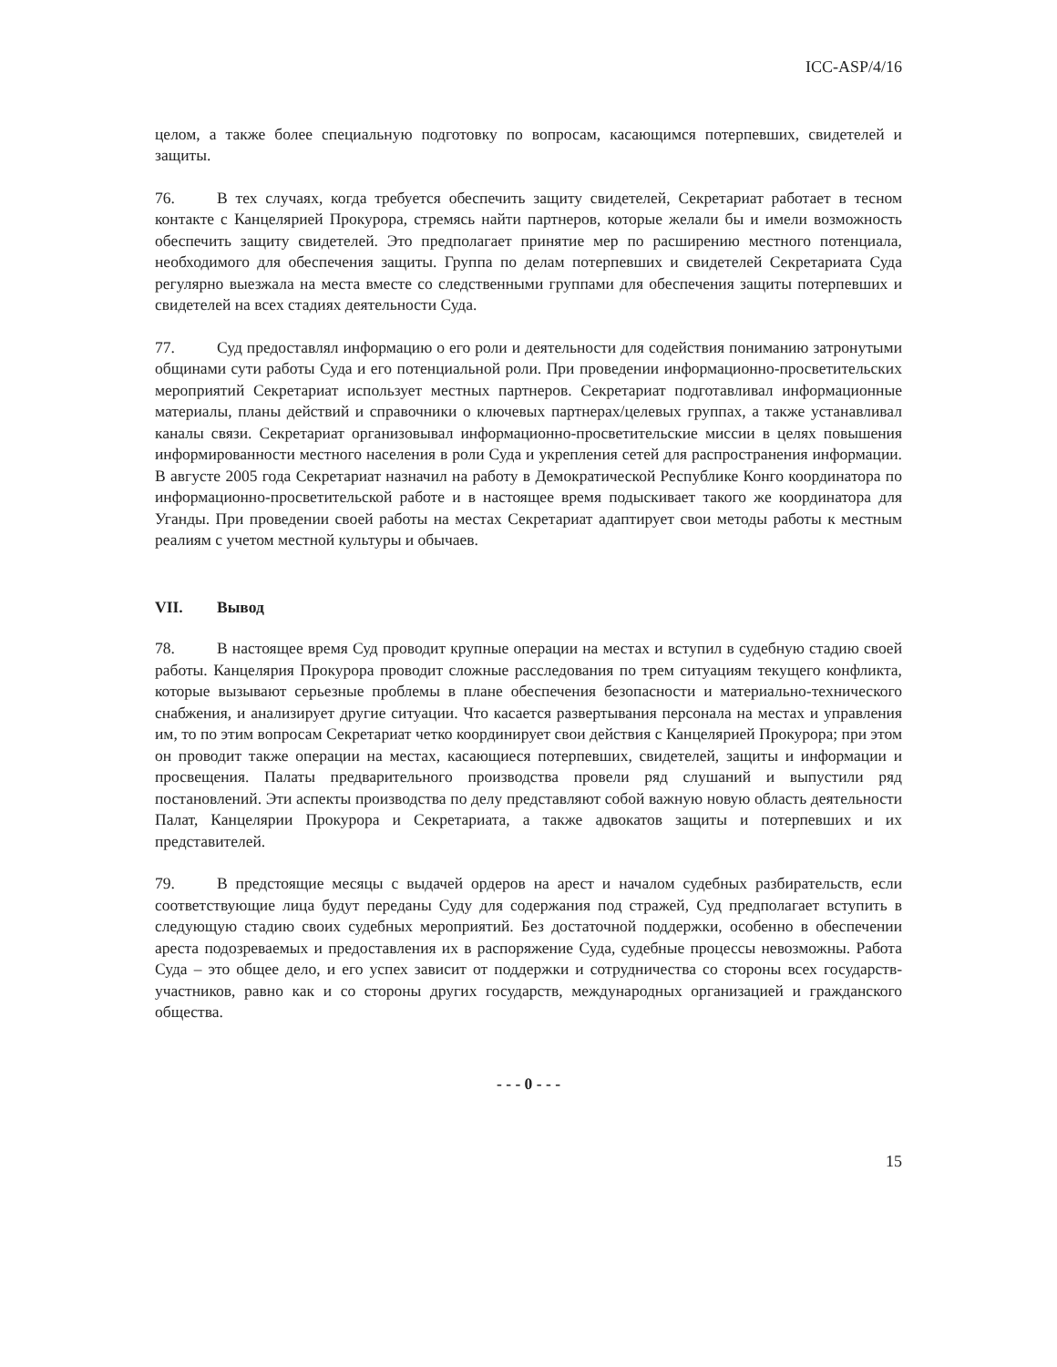ICC-ASP/4/16
целом, а также более специальную подготовку по вопросам, касающимся потерпевших, свидетелей и защиты.
76. В тех случаях, когда требуется обеспечить защиту свидетелей, Секретариат работает в тесном контакте с Канцелярией Прокурора, стремясь найти партнеров, которые желали бы и имели возможность обеспечить защиту свидетелей. Это предполагает принятие мер по расширению местного потенциала, необходимого для обеспечения защиты. Группа по делам потерпевших и свидетелей Секретариата Суда регулярно выезжала на места вместе со следственными группами для обеспечения защиты потерпевших и свидетелей на всех стадиях деятельности Суда.
77. Суд предоставлял информацию о его роли и деятельности для содействия пониманию затронутыми общинами сути работы Суда и его потенциальной роли. При проведении информационно-просветительских мероприятий Секретариат использует местных партнеров. Секретариат подготавливал информационные материалы, планы действий и справочники о ключевых партнерах/целевых группах, а также устанавливал каналы связи. Секретариат организовывал информационно-просветительские миссии в целях повышения информированности местного населения в роли Суда и укрепления сетей для распространения информации. В августе 2005 года Секретариат назначил на работу в Демократической Республике Конго координатора по информационно-просветительской работе и в настоящее время подыскивает такого же координатора для Уганды. При проведении своей работы на местах Секретариат адаптирует свои методы работы к местным реалиям с учетом местной культуры и обычаев.
VII. Вывод
78. В настоящее время Суд проводит крупные операции на местах и вступил в судебную стадию своей работы. Канцелярия Прокурора проводит сложные расследования по трем ситуациям текущего конфликта, которые вызывают серьезные проблемы в плане обеспечения безопасности и материально-технического снабжения, и анализирует другие ситуации. Что касается развертывания персонала на местах и управления им, то по этим вопросам Секретариат четко координирует свои действия с Канцелярией Прокурора; при этом он проводит также операции на местах, касающиеся потерпевших, свидетелей, защиты и информации и просвещения. Палаты предварительного производства провели ряд слушаний и выпустили ряд постановлений. Эти аспекты производства по делу представляют собой важную новую область деятельности Палат, Канцелярии Прокурора и Секретариата, а также адвокатов защиты и потерпевших и их представителей.
79. В предстоящие месяцы с выдачей ордеров на арест и началом судебных разбирательств, если соответствующие лица будут переданы Суду для содержания под стражей, Суд предполагает вступить в следующую стадию своих судебных мероприятий. Без достаточной поддержки, особенно в обеспечении ареста подозреваемых и предоставления их в распоряжение Суда, судебные процессы невозможны. Работа Суда – это общее дело, и его успех зависит от поддержки и сотрудничества со стороны всех государств-участников, равно как и со стороны других государств, международных организацией и гражданского общества.
- - - 0 - - -
15